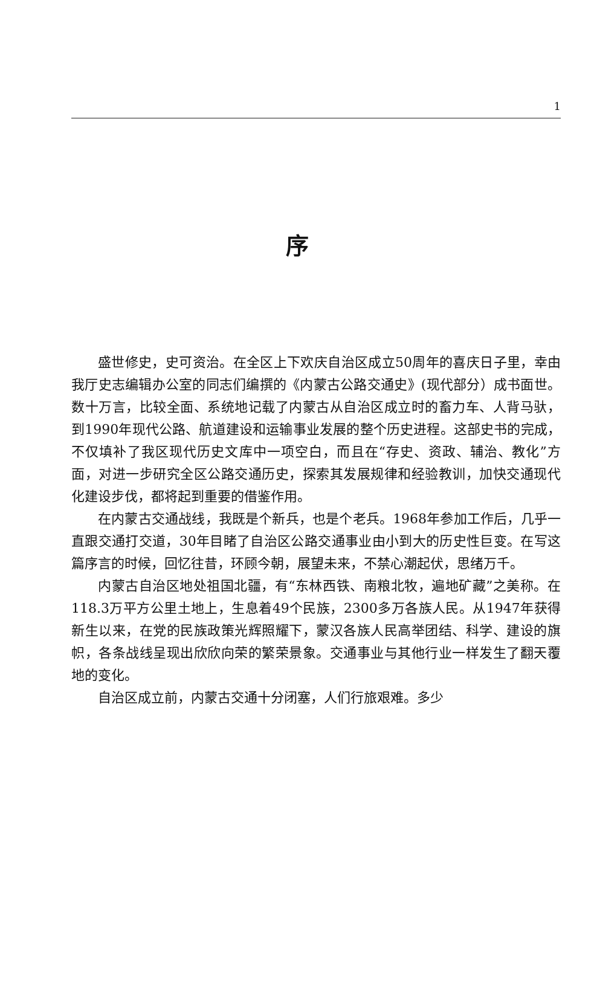1
序
盛世修史，史可资治。在全区上下欢庆自治区成立50周年的喜庆日子里，幸由我厅史志编辑办公室的同志们编撰的《内蒙古公路交通史》(现代部分）成书面世。数十万言，比较全面、系统地记载了内蒙古从自治区成立时的畜力车、人背马驮，到1990年现代公路、航道建设和运输事业发展的整个历史进程。这部史书的完成，不仅填补了我区现代历史文库中一项空白，而且在“存史、资政、辅治、教化”方面，对进一步研究全区公路交通历史，探索其发展规律和经验教训，加快交通现代化建设步伐，都将起到重要的借鉴作用。
在内蒙古交通战线，我既是个新兵，也是个老兵。1968年参加工作后，几乎一直跟交通打交道，30年目睹了自治区公路交通事业由小到大的历史性巨变。在写这篇序言的时候，回忆往昔，环顾今朝，展望未来，不禁心潮起伏，思绪万千。
内蒙古自治区地处祖国北疆，有“东林西铁、南粮北牧，遍地矿藏”之美称。在118.3万平方公里土地上，生息着49个民族，2300多万各族人民。从1947年获得新生以来，在党的民族政策光辉照耀下，蒙汉各族人民高举团结、科学、建设的旗帜，各条战线呈现出欣欣向荣的繁荣景象。交通事业与其他行业一样发生了翻天覆地的变化。
自治区成立前，内蒙古交通十分闭塞，人们行旅艰难。多少